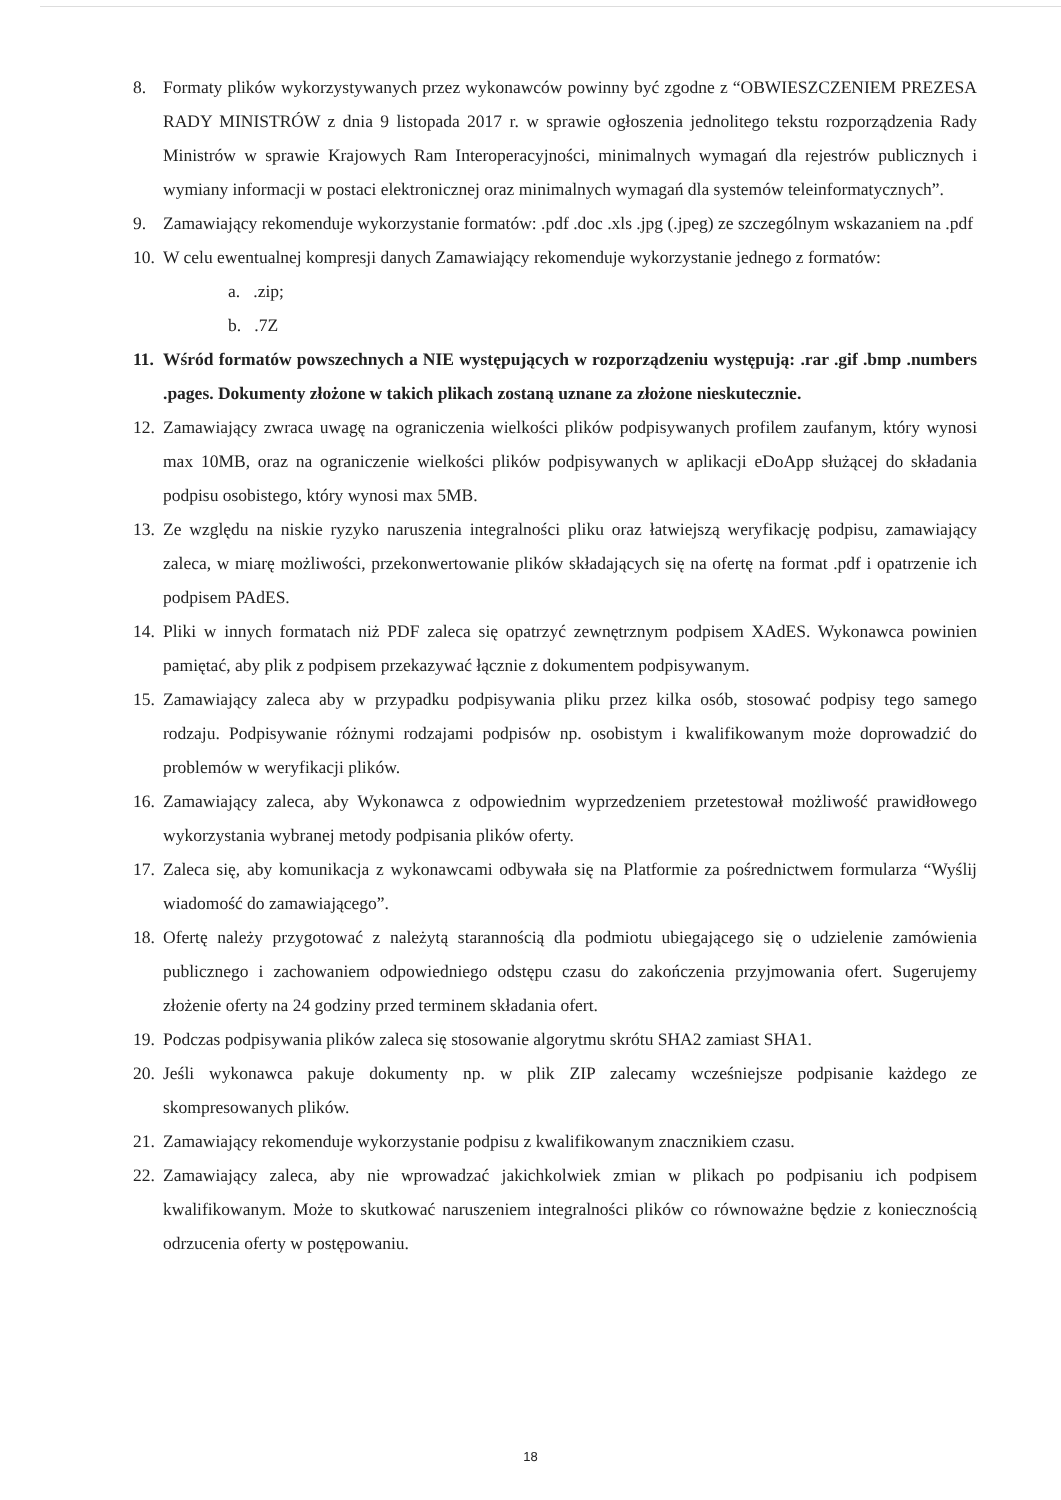8. Formaty plików wykorzystywanych przez wykonawców powinny być zgodne z “OBWIESZCZENIEM PREZESA RADY MINISTRÓW z dnia 9 listopada 2017 r. w sprawie ogłoszenia jednolitego tekstu rozporządzenia Rady Ministrów w sprawie Krajowych Ram Interoperacyjności, minimalnych wymagań dla rejestrów publicznych i wymiany informacji w postaci elektronicznej oraz minimalnych wymagań dla systemów teleinformatycznych”.
9. Zamawiający rekomenduje wykorzystanie formatów: .pdf .doc .xls .jpg (.jpeg) ze szczególnym wskazaniem na .pdf
10.
W celu ewentualnej kompresji danych Zamawiający rekomenduje wykorzystanie jednego z formatów:
a. .zip;
b. .7Z
11.
Wśród formatów powszechnych a NIE występujących w rozporządzeniu występują: .rar .gif .bmp .numbers .pages. Dokumenty złożone w takich plikach zostaną uznane za złożone nieskutecznie.
12.
Zamawiający zwraca uwagę na ograniczenia wielkości plików podpisywanych profilem zaufanym, który wynosi max 10MB, oraz na ograniczenie wielkości plików podpisywanych w aplikacji eDoApp służącej do składania podpisu osobistego, który wynosi max 5MB.
13.
Ze względu na niskie ryzyko naruszenia integralności pliku oraz łatwiejszą weryfikację podpisu, zamawiający zaleca, w miarę możliwości, przekonwertowanie plików składających się na ofertę na format .pdf i opatrzenie ich podpisem PAdES.
14.
Pliki w innych formatach niż PDF zaleca się opatrzyć zewnętrznym podpisem XAdES. Wykonawca powinien pamiętać, aby plik z podpisem przekazywać łącznie z dokumentem podpisywanym.
15.
Zamawiający zaleca aby w przypadku podpisywania pliku przez kilka osób, stosować podpisy tego samego rodzaju. Podpisywanie różnymi rodzajami podpisów np. osobistym i kwalifikowanym może doprowadzić do problemów w weryfikacji plików.
16.
Zamawiający zaleca, aby Wykonawca z odpowiednim wyprzedzeniem przetestował możliwość prawidłowego wykorzystania wybranej metody podpisania plików oferty.
17.
Zaleca się, aby komunikacja z wykonawcami odbywała się na Platformie za pośrednictwem formularza “Wyślij wiadomość do zamawiającego”.
18.
Ofertę należy przygotować z należytą starannością dla podmiotu ubiegającego się o udzielenie zamówienia publicznego i zachowaniem odpowiedniego odstępu czasu do zakończenia przyjmowania ofert. Sugerujemy złożenie oferty na 24 godziny przed terminem składania ofert.
19.
Podczas podpisywania plików zaleca się stosowanie algorytmu skrótu SHA2 zamiast SHA1.
20.
Jeśli wykonawca pakuje dokumenty np. w plik ZIP zalecamy wcześniejsze podpisanie każdego ze skompresowanych plików.
21.
Zamawiający rekomenduje wykorzystanie podpisu z kwalifikowanym znacznikiem czasu.
22.
Zamawiający zaleca, aby nie wprowadzać jakichkolwiek zmian w plikach po podpisaniu ich podpisem kwalifikowanym. Może to skutkować naruszeniem integralności plików co równoważne będzie z koniecznością odrzucenia oferty w postępowaniu.
18